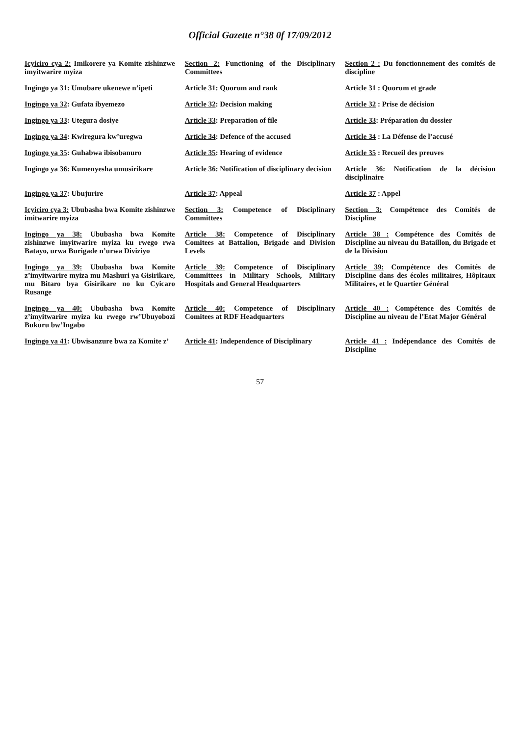Official Gazette n°38 0f 17/09/2012
| Icyiciro cya 2: Imikorere ya Komite zishinzwe imyitwarire myiza | Section 2: Functioning of the Disciplinary Committees | Section 2 : Du fonctionnement des comités de discipline |
| Ingingo ya 31 : Umubare ukenewe n’ipeti | Article 31 : Quorum and rank | Article 31 : Quorum et grade |
| Ingingo ya 32 : Gufata ibyemezo | Article 32 : Decision making | Article 32 : Prise de décision |
| Ingingo ya 33 : Utegura dosiye | Article 33 : Preparation of file | Article 33 : Préparation du dossier |
| Ingingo ya 34 : Kwiregura kw’uregwa | Article 34 : Defence of the accused | Article 34 : La Défense de l’accusé |
| Ingingo ya 35 : Guhabwa ibisobanuro | Article 35 : Hearing of evidence | Article 35 : Recueil des preuves |
| Ingingo ya 36 : Kumenyesha umusirikare | Article 36 : Notification of disciplinary decision | Article 36 : Notification de la décision disciplinaire |
| Ingingo ya 37 : Ubujurire | Article 37 : Appeal | Article 37 : Appel |
| Icyiciro cya 3: Ububasha bwa Komite zishinzwe imitwarire myiza | Section 3: Competence of Disciplinary Committees | Section 3: Compétence des Comités de Discipline |
| Ingingo ya 38: Ububasha bwa Komite zishinzwe imyitwarire myiza ku rwego rwa Batayo, urwa Burigade n’urwa Diviziyo | Article 38: Competence of Disciplinary Comitees at Battalion, Brigade and Division Levels | Article 38 : Compétence des Comités de Discipline au niveau du Bataillon, du Brigade et de la Division |
| Ingingo ya 39: Ububasha bwa Komite z’imyitwarire myiza mu Mashuri ya Gisirikare, mu Bitaro bya Gisirikare no ku Cyicaro Rusange | Article 39: Competence of Disciplinary Committees in Military Schools, Military Hospitals and General Headquarters | Article 39: Compétence des Comités de Discipline dans des écoles militaires, Hôpitaux Militaires, et le Quartier Général |
| Ingingo ya 40: Ububasha bwa Komite z’imyitwarire myiza ku rwego rw’Ubuyobozi Bukuru bw’Ingabo | Article 40: Competence of Disciplinary Comitees at RDF Headquarters | Article 40 : Compétence des Comités de Discipline au niveau de l’Etat Major Général |
| Ingingo ya 41 : Ubwisanzure bwa za Komite z’ | Article 41 : Independence of Disciplinary | Article 41 : Indépendance des Comités de Discipline |
57